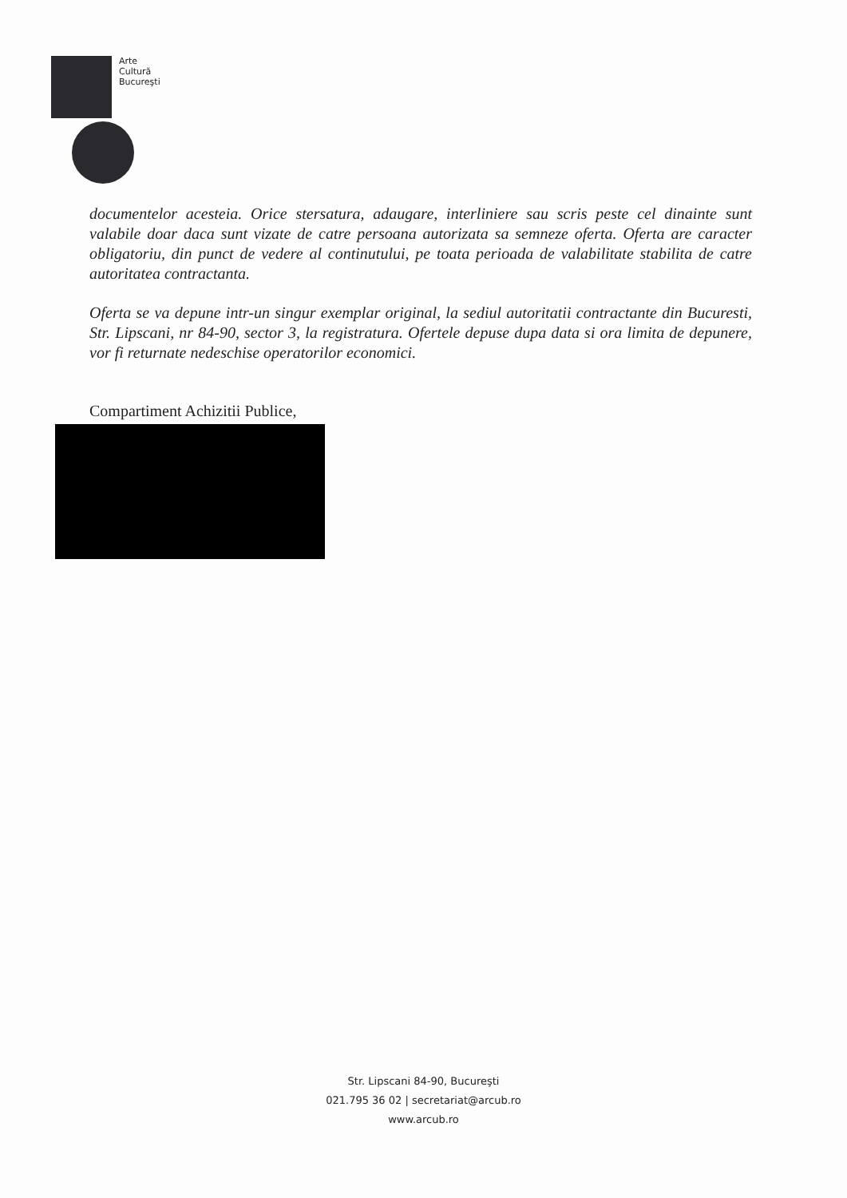Arte
Cultură
Bucureşti
documentelor acesteia. Orice stersatura, adaugare, interliniere sau scris peste cel dinainte sunt valabile doar daca sunt vizate de catre persoana autorizata sa semneze oferta. Oferta are caracter obligatoriu, din punct de vedere al continutului, pe toata perioada de valabilitate stabilita de catre autoritatea contractanta.
Oferta se va depune intr-un singur exemplar original, la sediul autoritatii contractante din Bucuresti, Str. Lipscani, nr 84-90, sector 3, la registratura. Ofertele depuse dupa data si ora limita de depunere, vor fi returnate nedeschise operatorilor economici.
Compartiment Achizitii Publice,
Str. Lipscani 84-90, Bucureşti
021.795 36 02 | secretariat@arcub.ro
www.arcub.ro